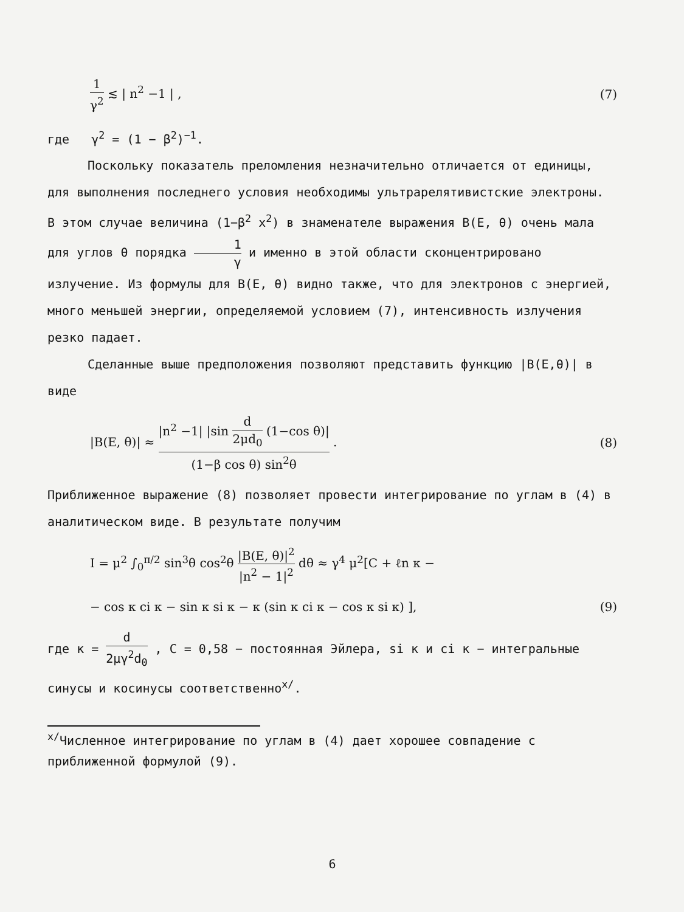1 γ<sup>2</sup> ≲ | n<sup>2</sup> −1 | , (7)
где γ<sup>2</sup> = (1 − β<sup>2</sup>)<sup>−1</sup>.
Поскольку показатель преломления незначительно отличается от единицы, для выполнения последнего условия необходимы ультрареляти­вистские электроны. В этом случае величина (1−β<sup>2</sup> x<sup>2</sup>) в знаменателе выражения B(E, θ) очень мала для углов θ порядка 1 γ и именно в этой области сконцентрировано излучение. Из формулы для B(E, θ) видно также, что для электронов с энергией, много меньшей энергии, определяемой условием (7), интенсивность излучения резко падает.
Сделанные выше предположения позволяют представить функцию |B(E,θ)| в виде
|B(E, θ)| ≈ |n<sup>2</sup> −1| |sin d 2μd<sub>0</sub> (1−cos θ)| (1−β cos θ) sin<sup>2</sup>θ .
(8)
Приближенное выражение (8) позволяет провести интегрирование по уг­лам в (4) в аналитическом виде. В результате получим
I = μ<sup>2</sup> ∫<sub>0</sub><sup>π/2</sup> sin<sup>3</sup>θ cos<sup>2</sup>θ |B(E, θ)|<sup>2</sup> |n<sup>2</sup> − 1|<sup>2</sup> dθ ≈ γ<sup>4</sup> μ<sup>2</sup>[C + ℓn κ −
− cos κ ci κ − sin κ si κ − κ (sin κ ci κ − cos κ si κ) ],
(9)
где κ = d 2μγ<sup>2</sup>d<sub>0</sub> , C = 0,58 − постоянная Эйлера, si κ и ci κ − ин­тегральные синусы и косинусы соответственно<sup>x/</sup>.
<sup>x/</sup>Численное интегрирование по углам в (4) дает хорошее совпадение с приближенной формулой (9).
6